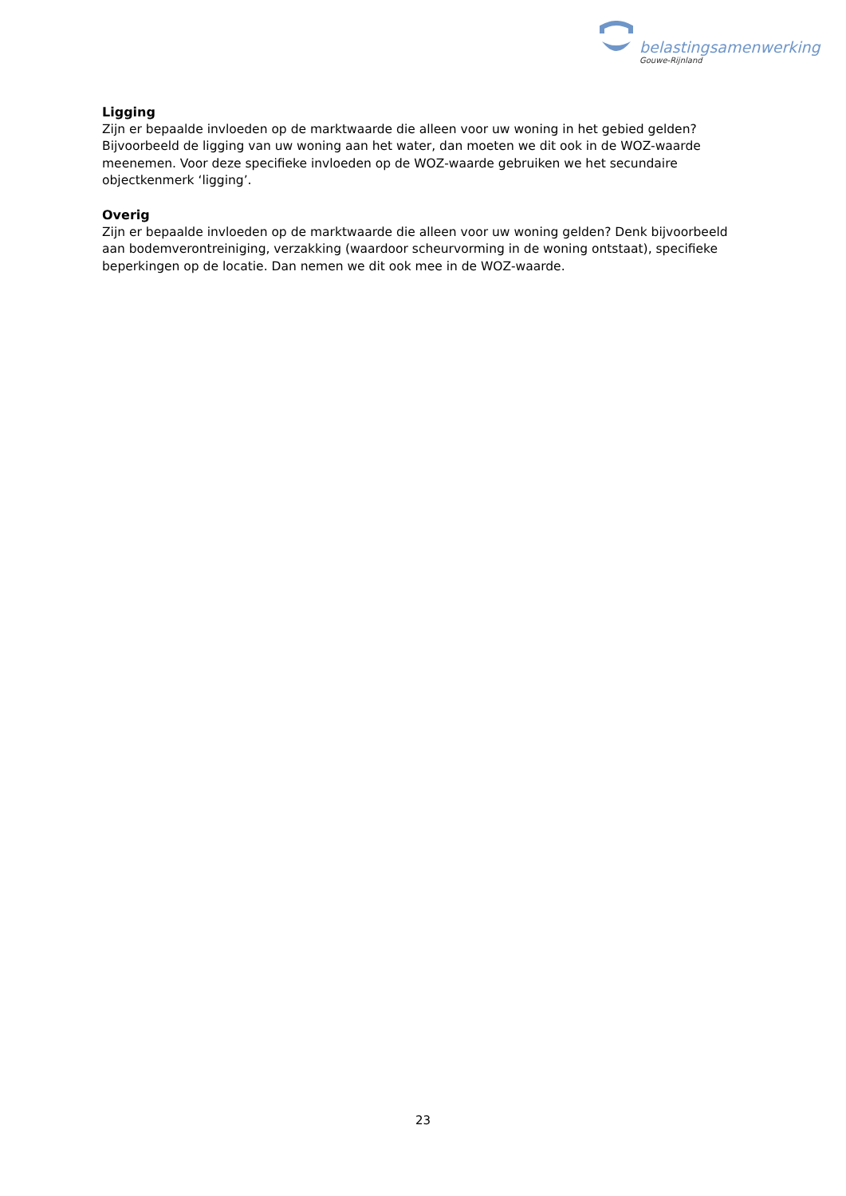belastingsamenwerking
Gouwe-Rijnland
Ligging
Zijn er bepaalde invloeden op de marktwaarde die alleen voor uw woning in het gebied gelden? Bijvoorbeeld de ligging van uw woning aan het water, dan moeten we dit ook in de WOZ-waarde meenemen. Voor deze specifieke invloeden op de WOZ-waarde gebruiken we het secundaire objectkenmerk ‘ligging’.
Overig
Zijn er bepaalde invloeden op de marktwaarde die alleen voor uw woning gelden? Denk bijvoorbeeld aan bodemverontreiniging, verzakking (waardoor scheurvorming in de woning ontstaat), specifieke beperkingen op de locatie. Dan nemen we dit ook mee in de WOZ-waarde.
23